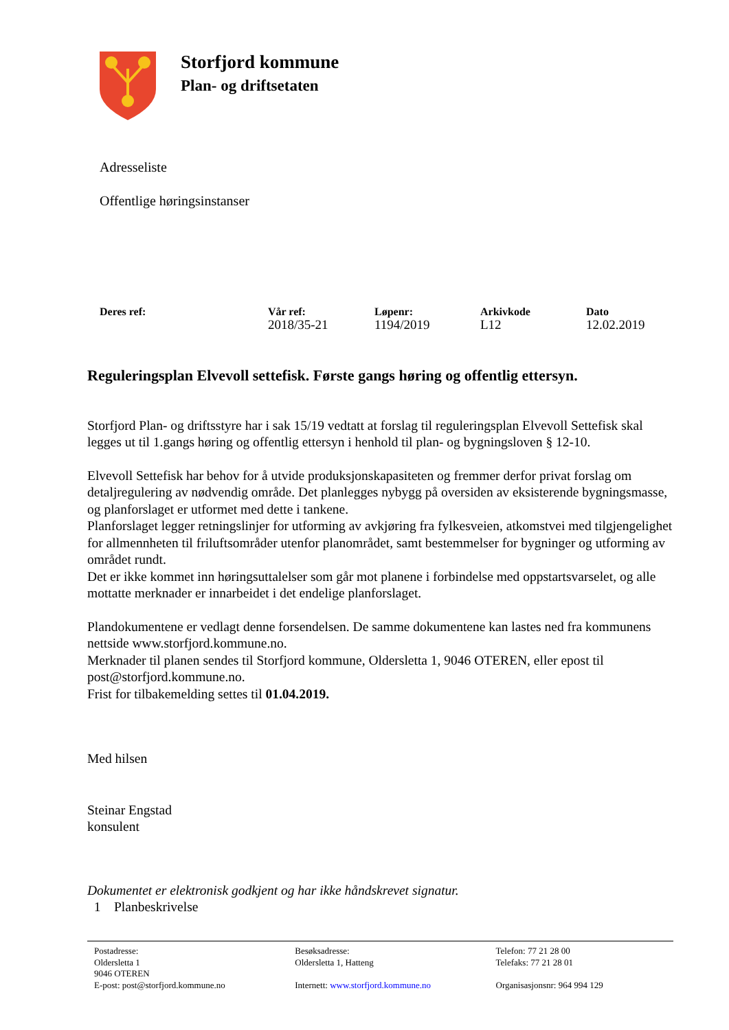Storfjord kommune
Plan- og driftsetaten
Adresseliste
Offentlige høringsinstanser
| Deres ref: | Vår ref: | Løpenr: | Arkivkode | Dato |
| --- | --- | --- | --- | --- |
| | 2018/35-21 | 1194/2019 | L12 | 12.02.2019 |
Reguleringsplan Elvevoll settefisk. Første gangs høring og offentlig ettersyn.
Storfjord Plan- og driftsstyre har i sak 15/19 vedtatt at forslag til reguleringsplan Elvevoll Settefisk skal legges ut til 1.gangs høring og offentlig ettersyn i henhold til plan- og bygningsloven § 12-10.
Elvevoll Settefisk har behov for å utvide produksjonskapasiteten og fremmer derfor privat forslag om detaljregulering av nødvendig område. Det planlegges nybygg på oversiden av eksisterende bygningsmasse, og planforslaget er utformet med dette i tankene.
Planforslaget legger retningslinjer for utforming av avkjøring fra fylkesveien, atkomstvei med tilgjengelighet for allmennheten til friluftsområder utenfor planområdet, samt bestemmelser for bygninger og utforming av området rundt.
Det er ikke kommet inn høringsuttalelser som går mot planene i forbindelse med oppstartsvarselet, og alle mottatte merknader er innarbeidet i det endelige planforslaget.
Plandokumentene er vedlagt denne forsendelsen. De samme dokumentene kan lastes ned fra kommunens nettside www.storfjord.kommune.no.
Merknader til planen sendes til Storfjord kommune, Oldersletta 1, 9046 OTEREN, eller epost til post@storfjord.kommune.no.
Frist for tilbakemelding settes til 01.04.2019.
Med hilsen
Steinar Engstad
konsulent
Dokumentet er elektronisk godkjent og har ikke håndskrevet signatur.
1 Planbeskrivelse
Postadresse:
Oldersletta 1
9046 OTEREN
E-post: post@storfjord.kommune.no
Besøksadresse:
Oldersletta 1, Hatteng
Internett: www.storfjord.kommune.no
Telefon: 77 21 28 00
Telefaks: 77 21 28 01
Organisasjonsnr: 964 994 129